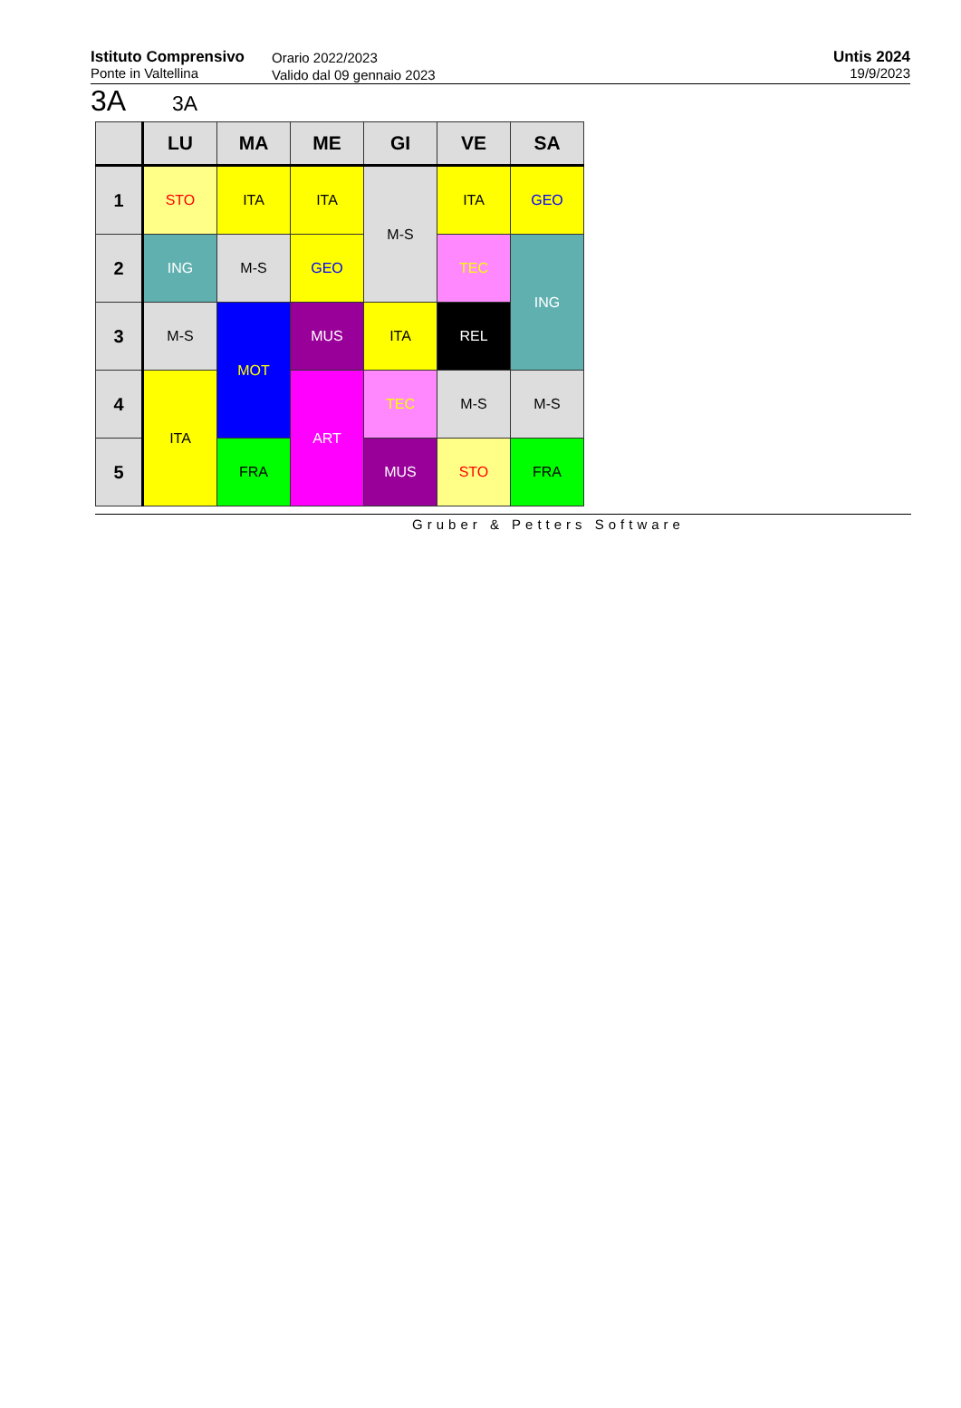Istituto Comprensivo
Ponte in Valtellina
Orario 2022/2023
Valido dal 09 gennaio 2023
Untis 2024
19/9/2023
3A 3A
| | LU | MA | ME | GI | VE | SA |
| --- | --- | --- | --- | --- | --- | --- |
| 1 | STO | ITA | ITA | M-S | ITA | GEO |
| 2 | ING | M-S | GEO | | TEC | ING |
| 3 | M-S | MOT | MUS | ITA | REL | |
| 4 | ITA | | ART | TEC | M-S | M-S |
| 5 | | FRA | | MUS | STO | FRA |
Gruber & Petters Software